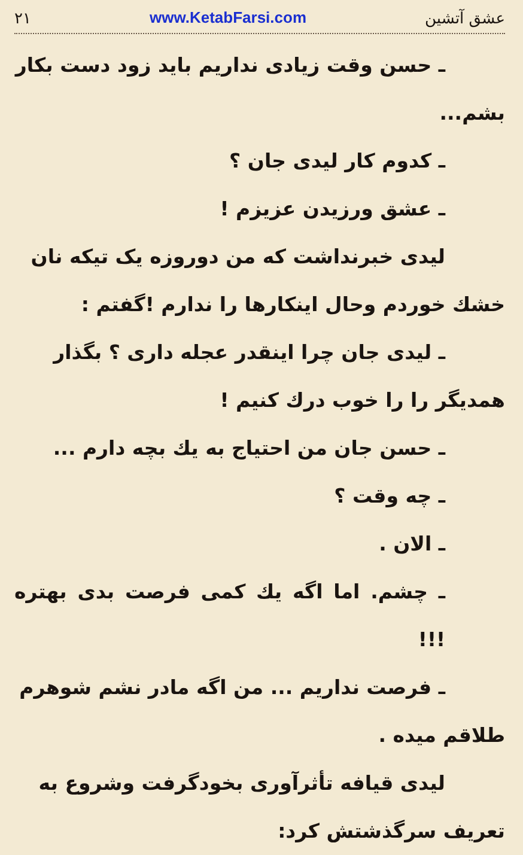عشق آتشین www.KetabFarsi.com ۲۱
ـ حسن وقت زیادی نداریم باید زود دست بکار
بشم...
ـ کدوم کار لیدی جان ؟
ـ عشق ورزیدن عزیزم !
لیدی خبرنداشت که من دوروزه یک تیکه نان
خشك خوردم وحال اینکارها را ندارم !گفتم :
ـ لیدی جان چرا اینقدر عجله داری ؟ بگذار
همدیگر را را خوب درك کنیم !
ـ حسن جان من احتیاج به یك بچه دارم ...
ـ چه وقت ؟
ـ الان .
ـ چشم. اما اگه یك کمی فرصت بدی بهتره !!!
ـ فرصت نداریم ... من اگه مادر نشم شوهرم
طلاقم میده .
لیدی قیافه تأثرآوری بخودگرفت وشروع به
تعریف سرگذشتش کرد: